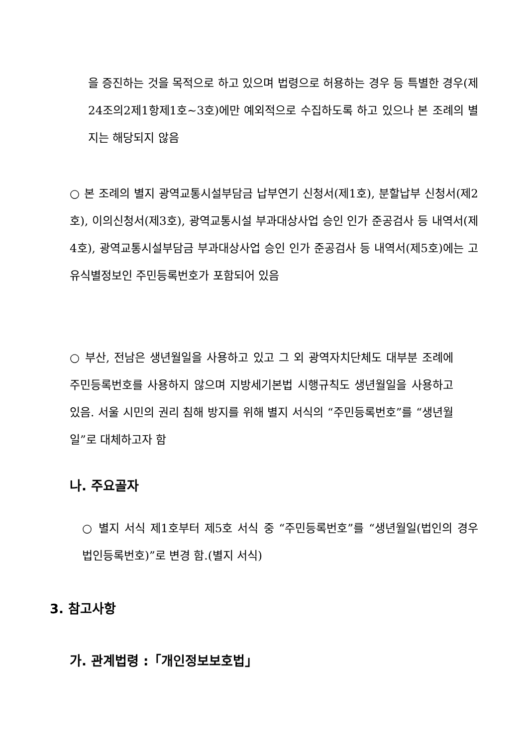을 증진하는 것을 목적으로 하고 있으며 법령으로 허용하는 경우 등 특별한 경우(제24조의2제1항제1호~3호)에만 예외적으로 수집하도록 하고 있으나 본 조례의 별지는 해당되지 않음
○ 본 조례의 별지 광역교통시설부담금 납부연기 신청서(제1호), 분할납부 신청서(제2호), 이의신청서(제3호), 광역교통시설 부과대상사업 승인 인가 준공검사 등 내역서(제4호), 광역교통시설부담금 부과대상사업 승인 인가 준공검사 등 내역서(제5호)에는 고유식별정보인 주민등록번호가 포함되어 있음
○ 부산, 전남은 생년월일을 사용하고 있고 그 외 광역자치단체도 대부분 조례에 주민등록번호를 사용하지 않으며 지방세기본법 시행규칙도 생년월일을 사용하고 있음. 서울 시민의 권리 침해 방지를 위해 별지 서식의 “주민등록번호”를 “생년월일”로 대체하고자 함
나. 주요골자
○ 별지 서식 제1호부터 제5호 서식 중 “주민등록번호”를 “생년월일(법인의 경우 법인등록번호)”로 변경 함.(별지 서식)
3. 참고사항
가. 관계법령 :「개인정보보호법」